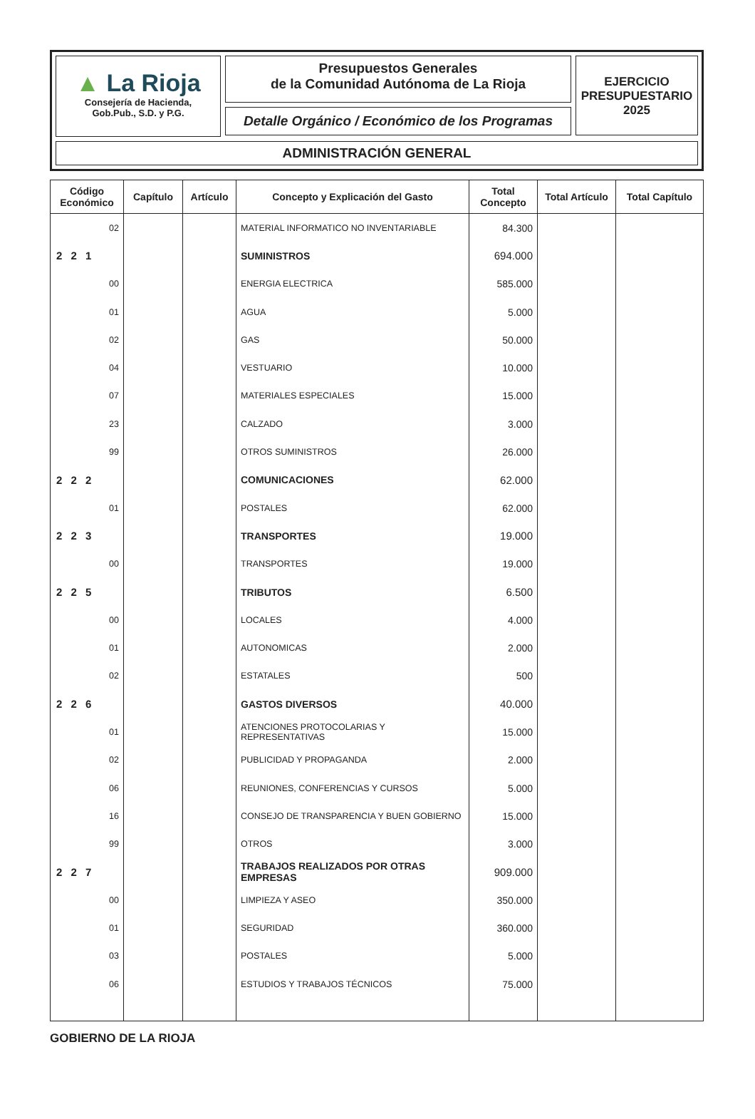▲ La Rioja
Consejería de Hacienda,
Gob.Pub., S.D. y P.G.
Presupuestos Generales
de la Comunidad Autónoma de La Rioja
Detalle Orgánico / Económico de los Programas
EJERCICIO
PRESUPUESTARIO
2025
ADMINISTRACIÓN GENERAL
| Código Económico | Capítulo | Artículo | Concepto y Explicación del Gasto | Total Concepto | Total Artículo | Total Capítulo |
| --- | --- | --- | --- | --- | --- | --- |
| 02 | | | MATERIAL INFORMATICO NO INVENTARIABLE | 84.300 | | |
| 2 2 1 | | | SUMINISTROS | 694.000 | | |
| 00 | | | ENERGIA ELECTRICA | 585.000 | | |
| 01 | | | AGUA | 5.000 | | |
| 02 | | | GAS | 50.000 | | |
| 04 | | | VESTUARIO | 10.000 | | |
| 07 | | | MATERIALES ESPECIALES | 15.000 | | |
| 23 | | | CALZADO | 3.000 | | |
| 99 | | | OTROS SUMINISTROS | 26.000 | | |
| 2 2 2 | | | COMUNICACIONES | 62.000 | | |
| 01 | | | POSTALES | 62.000 | | |
| 2 2 3 | | | TRANSPORTES | 19.000 | | |
| 00 | | | TRANSPORTES | 19.000 | | |
| 2 2 5 | | | TRIBUTOS | 6.500 | | |
| 00 | | | LOCALES | 4.000 | | |
| 01 | | | AUTONOMICAS | 2.000 | | |
| 02 | | | ESTATALES | 500 | | |
| 2 2 6 | | | GASTOS DIVERSOS | 40.000 | | |
| 01 | | | ATENCIONES PROTOCOLARIAS Y REPRESENTATIVAS | 15.000 | | |
| 02 | | | PUBLICIDAD Y PROPAGANDA | 2.000 | | |
| 06 | | | REUNIONES, CONFERENCIAS Y CURSOS | 5.000 | | |
| 16 | | | CONSEJO DE TRANSPARENCIA Y BUEN GOBIERNO | 15.000 | | |
| 99 | | | OTROS | 3.000 | | |
| 2 2 7 | | | TRABAJOS REALIZADOS POR OTRAS EMPRESAS | 909.000 | | |
| 00 | | | LIMPIEZA Y ASEO | 350.000 | | |
| 01 | | | SEGURIDAD | 360.000 | | |
| 03 | | | POSTALES | 5.000 | | |
| 06 | | | ESTUDIOS Y TRABAJOS TÉCNICOS | 75.000 | | |
GOBIERNO DE LA RIOJA